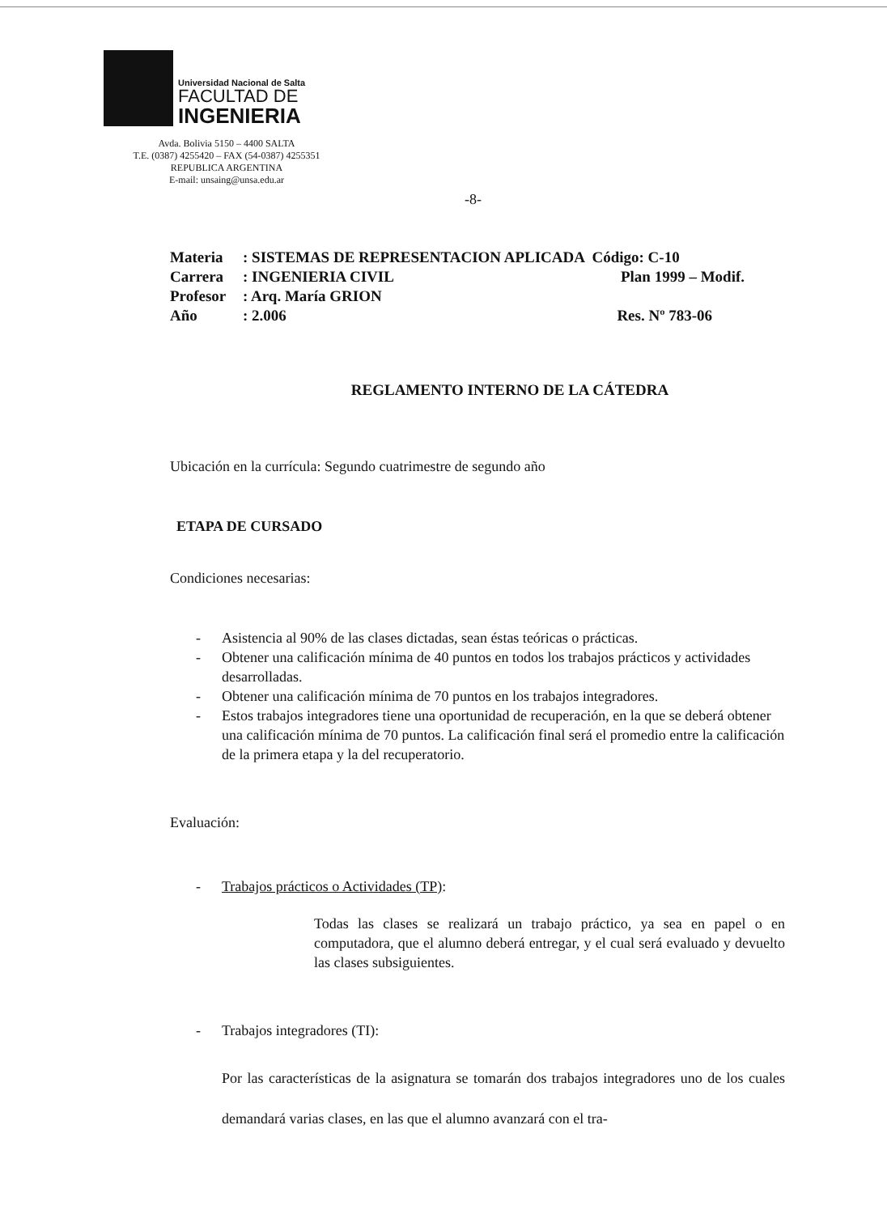Universidad Nacional de Salta
FACULTAD DE
INGENIERIA
Avda. Bolivia 5150 – 4400 SALTA
T.E. (0387) 4255420 – FAX (54-0387) 4255351
REPUBLICA ARGENTINA
E-mail: unsaing@unsa.edu.ar
-8-
Materia: SISTEMAS DE REPRESENTACION APLICADA Código: C-10
Carrera: INGENIERIA CIVIL Plan 1999 – Modif.
Profesor: Arq. María GRION
Año: 2.006 Res. Nº 783-06
REGLAMENTO INTERNO DE LA CÁTEDRA
Ubicación en la currícula: Segundo cuatrimestre de segundo año
ETAPA DE CURSADO
Condiciones necesarias:
- Asistencia al 90% de las clases dictadas, sean éstas teóricas o prácticas.
- Obtener una calificación mínima de 40 puntos en todos los trabajos prácticos y actividades desarrolladas.
- Obtener una calificación mínima de 70 puntos en los trabajos integradores.
- Estos trabajos integradores tiene una oportunidad de recuperación, en la que se deberá obtener una calificación mínima de 70 puntos. La calificación final será el promedio entre la calificación de la primera etapa y la del recuperatorio.
Evaluación:
- Trabajos prácticos o Actividades (TP):
Todas las clases se realizará un trabajo práctico, ya sea en papel o en computadora, que el alumno deberá entregar, y el cual será evaluado y devuelto las clases subsiguientes.
- Trabajos integradores (TI):
Por las características de la asignatura se tomarán dos trabajos integradores uno de los cuales demandará varias clases, en las que el alumno avanzará con el tra-